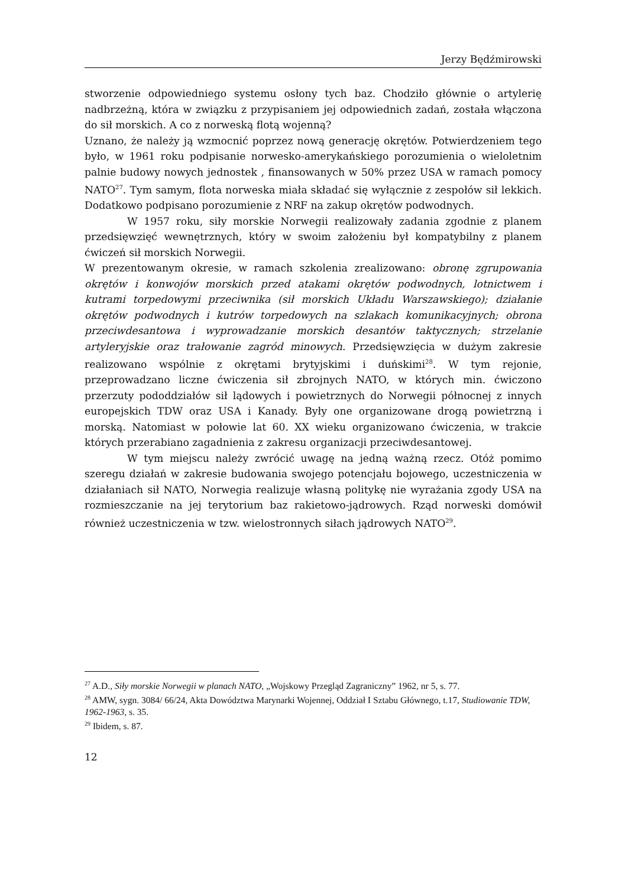Jerzy Będźmirowski
stworzenie odpowiedniego systemu osłony tych baz. Chodziło głównie o artylerię nadbrzeżną, która w związku z przypisaniem jej odpowiednich zadań, została włączona do sił morskich. A co z norweską flotą wojenną?
Uznano, że należy ją wzmocnić poprzez nową generację okrętów. Potwierdzeniem tego było, w 1961 roku podpisanie norwesko-amerykańskiego porozumienia o wieloletnim palnie budowy nowych jednostek , finansowanych w 50% przez USA w ramach pomocy NATO<sup>27</sup>. Tym samym, flota norweska miała składać się wyłącznie z zespołów sił lekkich. Dodatkowo podpisano porozumienie z NRF na zakup okrętów podwodnych.
W 1957 roku, siły morskie Norwegii realizowały zadania zgodnie z planem przedsięwzięć wewnętrznych, który w swoim założeniu był kompatybilny z planem ćwiczeń sił morskich Norwegii.
W prezentowanym okresie, w ramach szkolenia zrealizowano: obronę zgrupowania okrętów i konwojów morskich przed atakami okrętów podwodnych, lotnictwem i kutrami torpedowymi przeciwnika (sił morskich Układu Warszawskiego); działanie okrętów podwodnych i kutrów torpedowych na szlakach komunikacyjnych; obrona przeciwdesantowa i wyprowadzanie morskich desantów taktycznych; strzelanie artyleryjskie oraz trałowanie zagród minowych. Przedsięwzięcia w dużym zakresie realizowano wspólnie z okrętami brytyjskimi i duńskimi<sup>28</sup>. W tym rejonie, przeprowadzano liczne ćwiczenia sił zbrojnych NATO, w których min. ćwiczono przerzuty pododdziałów sił lądowych i powietrznych do Norwegii północnej z innych europejskich TDW oraz USA i Kanady. Były one organizowane drogą powietrzną i morską. Natomiast w połowie lat 60. XX wieku organizowano ćwiczenia, w trakcie których przerabiano zagadnienia z zakresu organizacji przeciwdesantowej.
W tym miejscu należy zwrócić uwagę na jedną ważną rzecz. Otóż pomimo szeregu działań w zakresie budowania swojego potencjału bojowego, uczestniczenia w działaniach sił NATO, Norwegia realizuje własną politykę nie wyrażania zgody USA na rozmieszczanie na jej terytorium baz rakietowo-jądrowych. Rząd norweski domówił również uczestniczenia w tzw. wielostronnych siłach jądrowych NATO<sup>29</sup>.
<sup>27</sup> A.D., Siły morskie Norwegii w planach NATO, „Wojskowy Przegląd Zagraniczny” 1962, nr 5, s. 77.
<sup>28</sup> AMW, sygn. 3084/ 66/24, Akta Dowództwa Marynarki Wojennej, Oddział I Sztabu Głównego, t.17, Studiowanie TDW, 1962-1963, s. 35.
<sup>29</sup> Ibidem, s. 87.
12